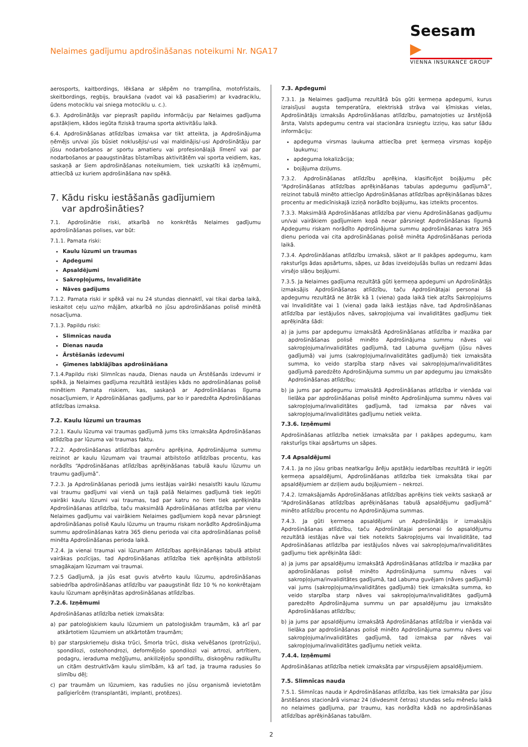Nelaimes gadījumu apdrošināšanas noteikumi Nr. NGA17
Seesam ▶
VIENNA INSURANCE GROUP
aerosports, kaitbordings, lēkšana ar slēpēm no tramplīna, motofrīstails, skeitbordings, regbijs, braukšana (vadot vai kā pasažierim) ar kvadraciklu, ūdens motociklu vai sniega motociklu u. c.).
6.3. Apdrošinātājs var pieprasīt papildu informāciju par Nelaimes gadījuma apstākļiem, kādos iegūta fiziskā trauma sporta aktivitāšu laikā.
6.4. Apdrošināšanas atlīdzības izmaksa var tikt atteikta, ja Apdrošinājuma ņēmējs un/vai jūs būsiet noklusējis/-usi vai maldinājis/-usi Apdrošinātāju par jūsu nodarbošanos ar sportu amatieru vai profesionālajā līmenī vai par nodarbošanos ar paaugstinātas bīstamības aktivitātēm vai sporta veidiem, kas, saskaņā ar šiem apdrošināšanas noteikumiem, tiek uzskatīti kā izņēmumi, attiecībā uz kuriem apdrošināšana nav spēkā.
7. Kādu risku iestāšanās gadījumiem
var apdrošināties?
7.1. Apdrošinātie riski, atkarībā no konkrētās Nelaimes gadījumu apdrošināšanas polises, var būt:
7.1.1. Pamata riski:
Kaulu lūzumi un traumas
Apdegumi
Apsaldējumi
Sakropļojums, Invaliditāte
Nāves gadījums
7.1.2. Pamata riski ir spēkā vai nu 24 stundas diennaktī, vai tikai darba laikā, ieskaitot ceļu uz/no mājām, atkarībā no jūsu apdrošināšanas polisē minētā nosacījuma.
7.1.3. Papildu riski:
Slimnīcas nauda
Dienas nauda
Ārstēšanās izdevumi
Ģimenes labklājības apdrošināšana
7.1.4.Papildu riski Slimnīcas nauda, Dienas nauda un Ārstēšanās izdevumi ir spēkā, ja Nelaimes gadījuma rezultātā iestājies kāds no apdrošināšanas polisē minētiem Pamata riskiem, kas, saskaņā ar Apdrošināšanas līguma nosacījumiem, ir Apdrošināšanas gadījums, par ko ir paredzēta Apdrošināšanas atlīdzības izmaksa.
7.2. Kaulu lūzumi un traumas
7.2.1. Kaulu lūzuma vai traumas gadījumā jums tiks izmaksāta Apdrošināšanas atlīdzība par lūzuma vai traumas faktu.
7.2.2. Apdrošināšanas atlīdzības apmēru aprēķina, Apdrošinājuma summu reizinot ar kaulu lūzumam vai traumai atbilstošo atlīdzības procentu, kas norādīts “Apdrošināšanas atlīdzības aprēķināšanas tabulā kaulu lūzumu un traumu gadījumā”.
7.2.3. Ja Apdrošināšanas periodā jums iestājas vairāki nesaistīti kaulu lūzumu vai traumu gadījumi vai vienā un tajā pašā Nelaimes gadījumā tiek iegūti vairāki kaulu lūzumi vai traumas, tad par katru no tiem tiek aprēķināta Apdrošināšanas atlīdzība, taču maksimālā Apdrošināšanas atlīdzība par vienu Nelaimes gadījumu vai vairākiem Nelaimes gadījumiem kopā nevar pārsniegt apdrošināšanas polisē Kaulu lūzumu un traumu riskam norādīto Apdrošinājuma summu apdrošināšanas katra 365 dienu perioda vai cita apdrošināšanas polisē minēta Apdrošināšanas perioda laikā.
7.2.4. Ja vienai traumai vai lūzumam Atlīdzības aprēķināšanas tabulā atbilst vairākas pozīcijas, tad Apdrošināšanas atlīdzība tiek aprēķināta atbilstoši smagākajam lūzumam vai traumai.
7.2.5 Gadījumā, ja jūs esat guvis atvērto kaulu lūzumu, apdrošināšanas sabiedrība apdrošināšanas atlīdzību var paaugstināt līdz 10 % no konkrētajam kaulu lūzumam aprēķinātas apdrošināšanas atlīdzības.
7.2.6. Izņēmumi
Apdrošināšanas atlīdzība netiek izmaksāta:
a) par patoloģiskiem kaulu lūzumiem un patoloģiskām traumām, kā arī par atkārtotiem lūzumiem un atkārtotām traumām;
b) par starpskriemeļu diska trūci, Šmorla trūci, diska velvēšanos (protrūziju), spondilozi, osteohondrozi, deformējošo spondilozi vai artrozi, artrītiem, podagru, ieraduma mežģījumu, ankilizējošu spondilītu, diskogēnu radikulītu un citām destruktīvām kaulu slimībām, kā arī tad, ja trauma radusies šo slimību dēļ;
c) par traumām un lūzumiem, kas radušies no jūsu organismā ievietotām palīgierīcēm (transplantāti, implanti, protēzes).
7.3. Apdegumi
7.3.1. Ja Nelaimes gadījuma rezultātā būs gūti ķermeņa apdegumi, kurus izraisījusi augsta temperatūra, elektriskā strāva vai ķīmiskas vielas, Apdrošinātājs izmaksās Apdrošināšanas atlīdzību, pamatojoties uz ārstējošā ārsta, Valsts apdegumu centra vai stacionāra izsniegtu izziņu, kas satur šādu informāciju:
apdeguma virsmas laukuma attiecība pret ķermeņa virsmas kopējo laukumu;
apdeguma lokalizācija;
bojājuma dziļums.
7.3.2. Apdrošināšanas atlīdzību aprēķina, klasificējot bojājumu pēc “Apdrošināšanas atlīdzības aprēķināšanas tabulas apdegumu gadījumā”, reizinot tabulā minēto attiecīgo Apdrošināšanas atlīdzības aprēķināšanas bāzes procentu ar medicīniskajā izziņā norādīto bojājumu, kas izteikts procentos.
7.3.3. Maksimālā Apdrošināšanas atlīdzība par vienu Apdrošināšanas gadījumu un/vai vairākiem gadījumiem kopā nevar pārsniegt Apdrošināšanas līgumā Apdegumu riskam norādīto Apdrošinājuma summu apdrošināšanas katra 365 dienu perioda vai cita apdrošināšanas polisē minēta Apdrošināšanas perioda laikā.
7.3.4. Apdrošināšanas atlīdzību izmaksā, sākot ar II pakāpes apdegumu, kam raksturīgs ādas apsārtums, sāpes, uz ādas izveidojušās bullas un redzami ādas virsējo slāņu bojājumi.
7.3.5. Ja Nelaimes gadījuma rezultātā gūti ķermeņa apdegumi un Apdrošinātājs izmaksājis Apdrošināšanas atlīdzību, taču Apdrošinātajai personai šā apdegumu rezultātā ne ātrāk kā 1 (viena) gada laikā tiek atzīts Sakropļojums vai Invaliditāte vai 1 (viena) gada laikā iestājas nāve, tad Apdrošināšanas atlīdzība par iestājušos nāves, sakropļojuma vai invaliditātes gadījumu tiek aprēķināta šādi:
a) ja jums par apdegumu izmaksātā Apdrošināšanas atlīdzība ir mazāka par apdrošināšanas polisē minēto Apdrošinājuma summu nāves vai sakropļojuma/invaliditātes gadījumā, tad Labuma guvējam (jūsu nāves gadījumā) vai jums (sakropļojuma/invaliditātes gadījumā) tiek izmaksāta summa, ko veido starpība starp nāves vai sakropļojuma/invaliditātes gadījumā paredzēto Apdrošinājuma summu un par apdegumu jau izmaksāto Apdrošināšanas atlīdzību;
b) ja jums par apdegumu izmaksātā Apdrošināšanas atlīdzība ir vienāda vai lielāka par apdrošināšanas polisē minēto Apdrošinājuma summu nāves vai sakropļojuma/invaliditātes gadījumā, tad izmaksa par nāves vai sakropļojuma/invaliditātes gadījumu netiek veikta.
7.3.6. Izņēmumi
Apdrošināšanas atlīdzība netiek izmaksāta par I pakāpes apdegumu, kam raksturīgs tikai apsārtums un sāpes.
7.4 Apsaldējumi
7.4.1. Ja no jūsu gribas neatkarīgu ārēju apstākļu iedarbības rezultātā ir iegūti ķermeņa apsaldējumi, Apdrošināšanas atlīdzība tiek izmaksāta tikai par apsaldējumiem ar dziļiem audu bojājumiem – nekrozi.
7.4.2. Izmaksājamās Apdrošināšanas atlīdzības aprēķins tiek veikts saskaņā ar “Apdrošināšanas atlīdzības aprēķināšanas tabulā apsaldējumu gadījumā” minēto atlīdzību procentu no Apdrošinājuma summas.
7.4.3. Ja gūti ķermeņa apsaldējumi un Apdrošinātājs ir izmaksājis Apdrošināšanas atlīdzību, taču Apdrošinātajai personai šo apsaldējumu rezultātā iestājas nāve vai tiek noteikts Sakropļojums vai Invaliditāte, tad Apdrošināšanas atlīdzība par iestājušos nāves vai sakropļojuma/invaliditātes gadījumu tiek aprēķināta šādi:
a) ja jums par apsaldējumu izmaksātā Apdrošināšanas atlīdzība ir mazāka par apdrošināšanas polisē minēto Apdrošinājuma summu nāves vai sakropļojuma/invaliditātes gadījumā, tad Labuma guvējam (nāves gadījumā) vai jums (sakropļojuma/invaliditātes gadījumā) tiek izmaksāta summa, ko veido starpība starp nāves vai sakropļojuma/invaliditātes gadījumā paredzēto Apdrošinājuma summu un par apsaldējumu jau izmaksāto Apdrošināšanas atlīdzību;
b) ja jums par apsaldējumu izmaksātā Apdrošināšanas atlīdzība ir vienāda vai lielāka par apdrošināšanas polisē minēto Apdrošinājuma summu nāves vai sakropļojuma/invaliditātes gadījumā, tad izmaksa par nāves vai sakropļojuma/invaliditātes gadījumu netiek veikta.
7.4.4. Izņēmumi
Apdrošināšanas atlīdzība netiek izmaksāta par virspusējiem apsaldējumiem.
7.5. Slimnīcas nauda
7.5.1. Slimnīcas nauda ir Apdrošināšanas atlīdzība, kas tiek izmaksāta par jūsu ārstēšanos stacionārā vismaz 24 (divdesmit četras) stundas sešu mēnešu laikā no nelaimes gadījuma, par traumu, kas norādīta kādā no apdrošināšanas atlīdzības aprēķināšanas tabulām.
2